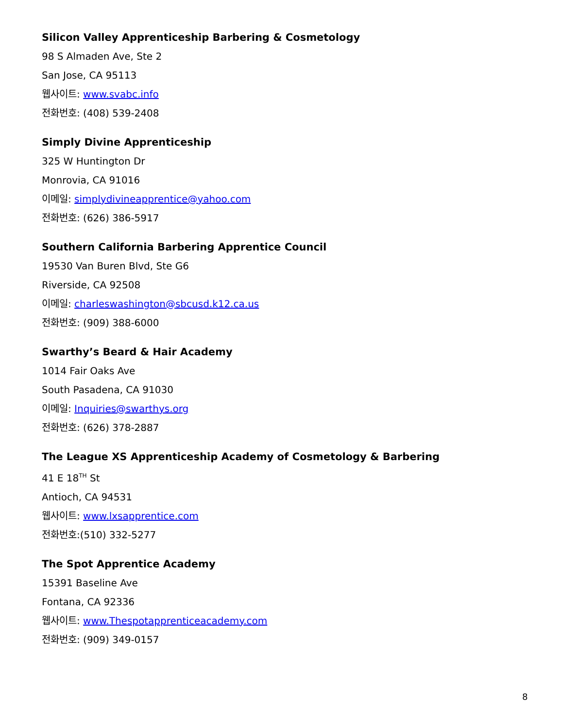Silicon Valley Apprenticeship Barbering & Cosmetology
98 S Almaden Ave, Ste 2
San Jose, CA 95113
웹사이트: www.svabc.info
전화번호: (408) 539-2408
Simply Divine Apprenticeship
325 W Huntington Dr
Monrovia, CA 91016
이메일: simplydivineapprentice@yahoo.com
전화번호: (626) 386-5917
Southern California Barbering Apprentice Council
19530 Van Buren Blvd, Ste G6
Riverside, CA 92508
이메일: charleswashington@sbcusd.k12.ca.us
전화번호: (909) 388-6000
Swarthy’s Beard & Hair Academy
1014 Fair Oaks Ave
South Pasadena, CA 91030
이메일: Inquiries@swarthys.org
전화번호: (626) 378-2887
The League XS Apprenticeship Academy of Cosmetology & Barbering
41 E 18<sup>TH</sup> St
Antioch, CA 94531
웹사이트: www.lxsapprentice.com
전화번호:(510) 332-5277
The Spot Apprentice Academy
15391 Baseline Ave
Fontana, CA 92336
웹사이트: www.Thespotapprenticeacademy.com
전화번호: (909) 349-0157
8